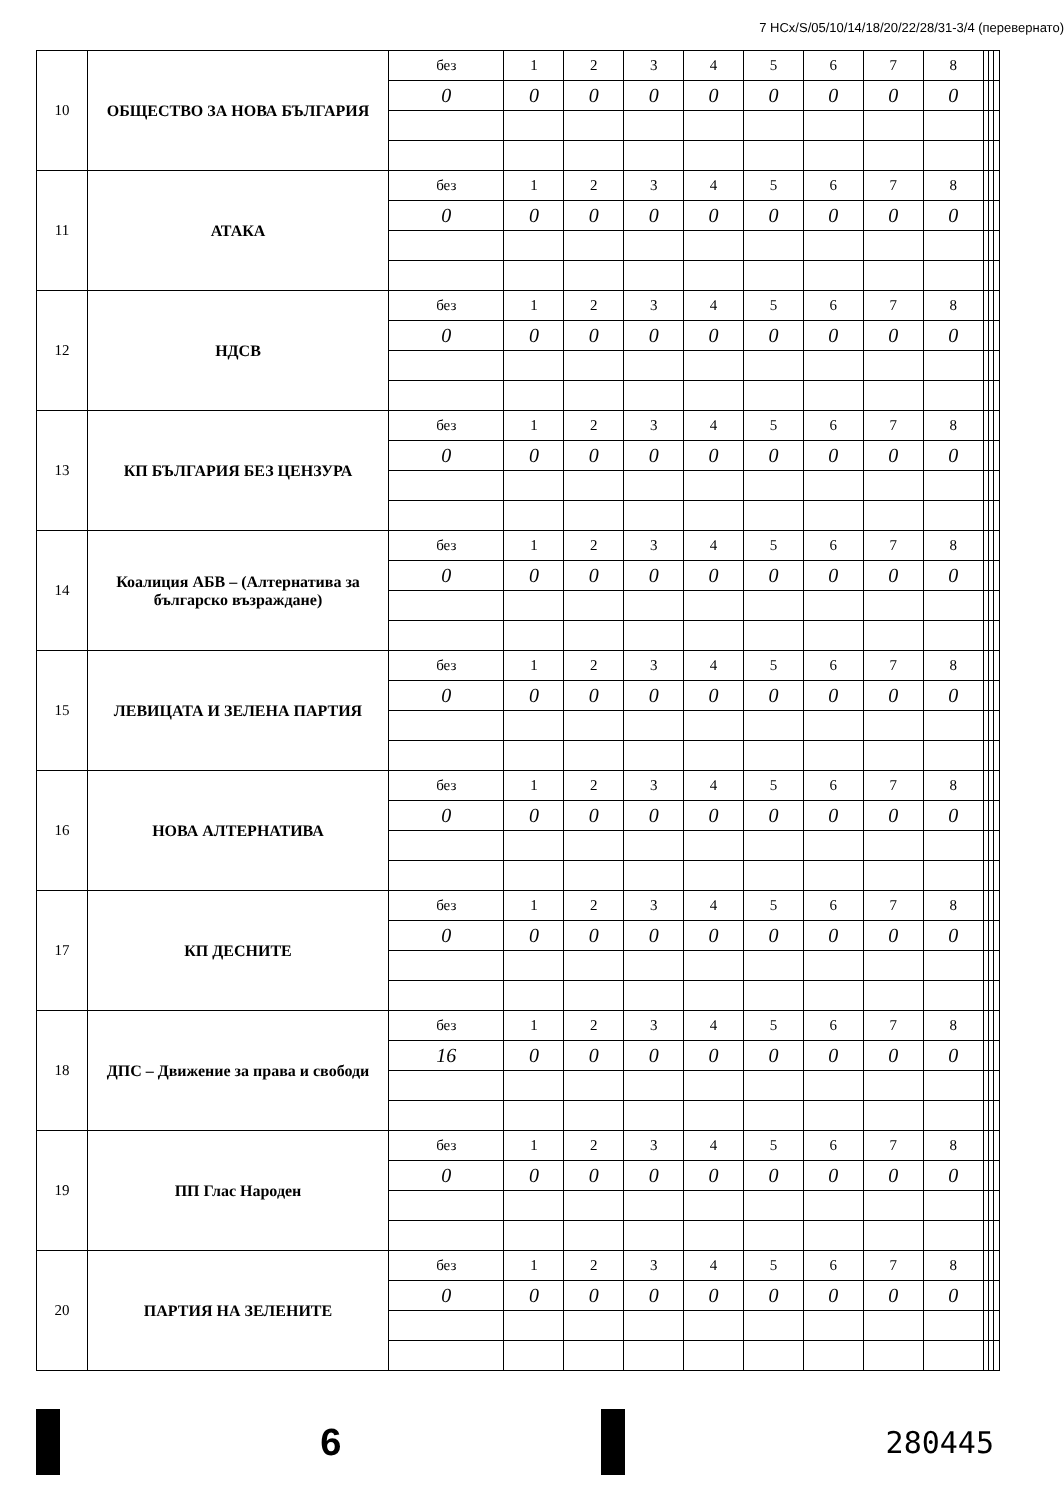7 HCx/S/05/10/14/18/20/22/28/31-3/4 (перевернато)
| 10 | ОБЩЕСТВО ЗА НОВА БЪЛГАРИЯ | без | 1 | 2 | 3 | 4 | 5 | 6 | 7 | 8 | | | |
| | | 0 | 0 | 0 | 0 | 0 | 0 | 0 | 0 | 0 | | | |
| 11 | АТАКА | без | 1 | 2 | 3 | 4 | 5 | 6 | 7 | 8 | | | |
| | | 0 | 0 | 0 | 0 | 0 | 0 | 0 | 0 | 0 | | | |
| 12 | НДСВ | без | 1 | 2 | 3 | 4 | 5 | 6 | 7 | 8 | | | |
| | | 0 | 0 | 0 | 0 | 0 | 0 | 0 | 0 | 0 | | | |
| 13 | КП БЪЛГАРИЯ БЕЗ ЦЕНЗУРА | без | 1 | 2 | 3 | 4 | 5 | 6 | 7 | 8 | | | |
| | | 0 | 0 | 0 | 0 | 0 | 0 | 0 | 0 | 0 | | | |
| 14 | Коалиция АБВ – (Алтернатива за българско възраждане) | без | 1 | 2 | 3 | 4 | 5 | 6 | 7 | 8 | | | |
| | | 0 | 0 | 0 | 0 | 0 | 0 | 0 | 0 | 0 | | | |
| 15 | ЛЕВИЦАТА И ЗЕЛЕНА ПАРТИЯ | без | 1 | 2 | 3 | 4 | 5 | 6 | 7 | 8 | | | |
| | | 0 | 0 | 0 | 0 | 0 | 0 | 0 | 0 | 0 | | | |
| 16 | НОВА АЛТЕРНАТИВА | без | 1 | 2 | 3 | 4 | 5 | 6 | 7 | 8 | | | |
| | | 0 | 0 | 0 | 0 | 0 | 0 | 0 | 0 | 0 | | | |
| 17 | КП ДЕСНИТЕ | без | 1 | 2 | 3 | 4 | 5 | 6 | 7 | 8 | | | |
| | | 0 | 0 | 0 | 0 | 0 | 0 | 0 | 0 | 0 | | | |
| 18 | ДПС – Движение за права и свободи | без | 1 | 2 | 3 | 4 | 5 | 6 | 7 | 8 | | | |
| | | 16 | 0 | 0 | 0 | 0 | 0 | 0 | 0 | 0 | | | |
| 19 | ПП Глас Народен | без | 1 | 2 | 3 | 4 | 5 | 6 | 7 | 8 | | | |
| | | 0 | 0 | 0 | 0 | 0 | 0 | 0 | 0 | 0 | | | |
| 20 | ПАРТИЯ НА ЗЕЛЕНИТЕ | без | 1 | 2 | 3 | 4 | 5 | 6 | 7 | 8 | | | |
| | | 0 | 0 | 0 | 0 | 0 | 0 | 0 | 0 | 0 | | | |
6
280445